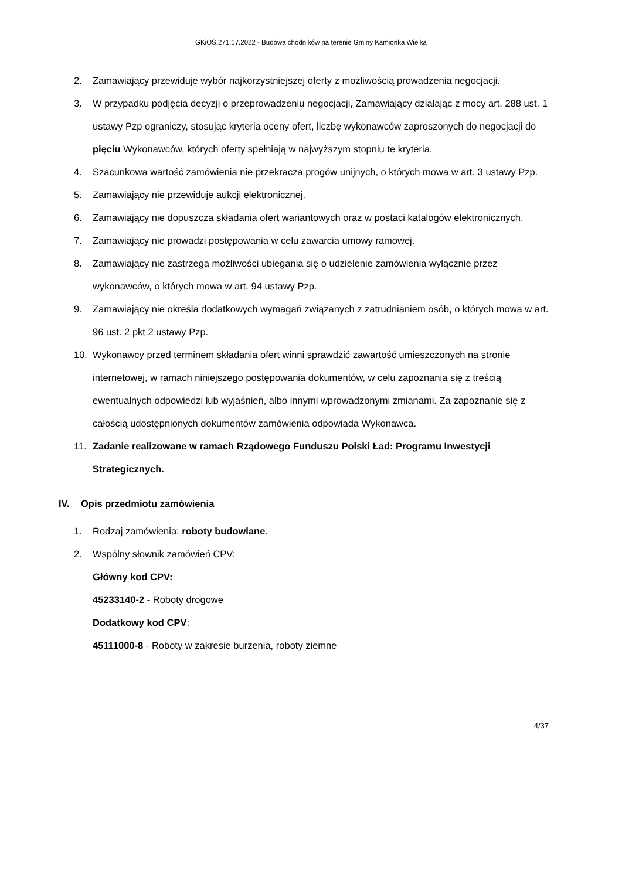GKiOŚ.271.17.2022 - Budowa chodników na terenie Gminy Kamionka Wielka
2. Zamawiający przewiduje wybór najkorzystniejszej oferty z możliwością prowadzenia negocjacji.
3. W przypadku podjęcia decyzji o przeprowadzeniu negocjacji, Zamawiający działając z mocy art. 288 ust. 1 ustawy Pzp ograniczy, stosując kryteria oceny ofert, liczbę wykonawców zaproszonych do negocjacji do pięciu Wykonawców, których oferty spełniają w najwyższym stopniu te kryteria.
4. Szacunkowa wartość zamówienia nie przekracza progów unijnych, o których mowa w art. 3 ustawy Pzp.
5. Zamawiający nie przewiduje aukcji elektronicznej.
6. Zamawiający nie dopuszcza składania ofert wariantowych oraz w postaci katalogów elektronicznych.
7. Zamawiający nie prowadzi postępowania w celu zawarcia umowy ramowej.
8. Zamawiający nie zastrzega możliwości ubiegania się o udzielenie zamówienia wyłącznie przez wykonawców, o których mowa w art. 94 ustawy Pzp.
9. Zamawiający nie określa dodatkowych wymagań związanych z zatrudnianiem osób, o których mowa w art. 96 ust. 2 pkt 2 ustawy Pzp.
10. Wykonawcy przed terminem składania ofert winni sprawdzić zawartość umieszczonych na stronie internetowej, w ramach niniejszego postępowania dokumentów, w celu zapoznania się z treścią ewentualnych odpowiedzi lub wyjaśnień, albo innymi wprowadzonymi zmianami. Za zapoznanie się z całością udostępnionych dokumentów zamówienia odpowiada Wykonawca.
11. Zadanie realizowane w ramach Rządowego Funduszu Polski Ład: Programu Inwestycji Strategicznych.
IV. Opis przedmiotu zamówienia
1. Rodzaj zamówienia: roboty budowlane.
2. Wspólny słownik zamówień CPV:
Główny kod CPV:
45233140-2 - Roboty drogowe
Dodatkowy kod CPV:
45111000-8 - Roboty w zakresie burzenia, roboty ziemne
4/37